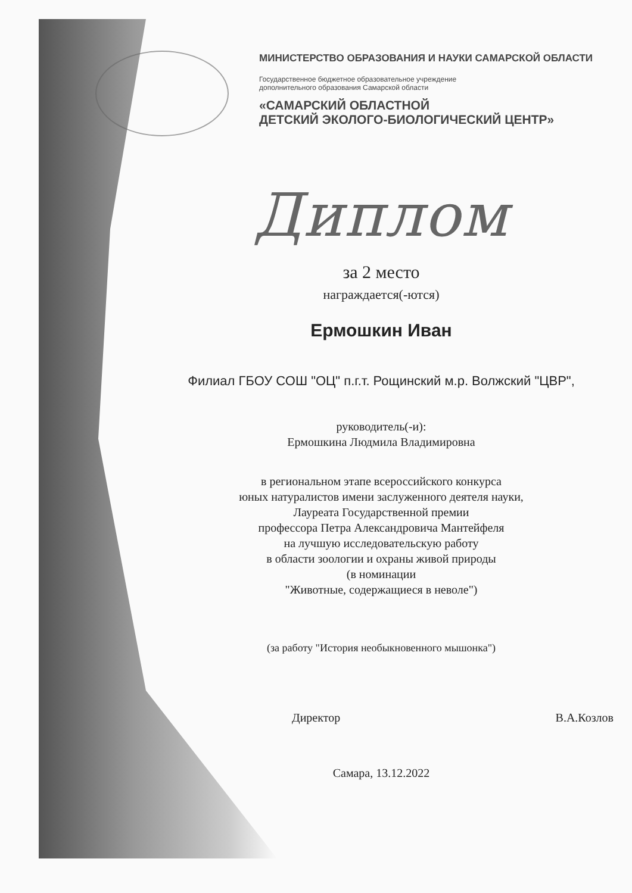МИНИСТЕРСТВО ОБРАЗОВАНИЯ И НАУКИ САМАРСКОЙ ОБЛАСТИ
Государственное бюджетное образовательное учреждение
дополнительного образования Самарской области
«САМАРСКИЙ ОБЛАСТНОЙ
ДЕТСКИЙ ЭКОЛОГО-БИОЛОГИЧЕСКИЙ ЦЕНТР»
Диплом
за 2 место
награждается(-ются)
Ермошкин Иван
Филиал ГБОУ СОШ "ОЦ" п.г.т. Рощинский м.р. Волжский "ЦВР",
руководитель(-и):
Ермошкина Людмила Владимировна
в региональном этапе всероссийского конкурса
юных натуралистов имени заслуженного деятеля науки,
Лауреата Государственной премии
профессора Петра Александровича Мантейфеля
на лучшую исследовательскую работу
в области зоологии и охраны живой природы
(в номинации
"Животные, содержащиеся в неволе")
(за работу "История необыкновенного мышонка")
Директор В.А.Козлов
Самара, 13.12.2022